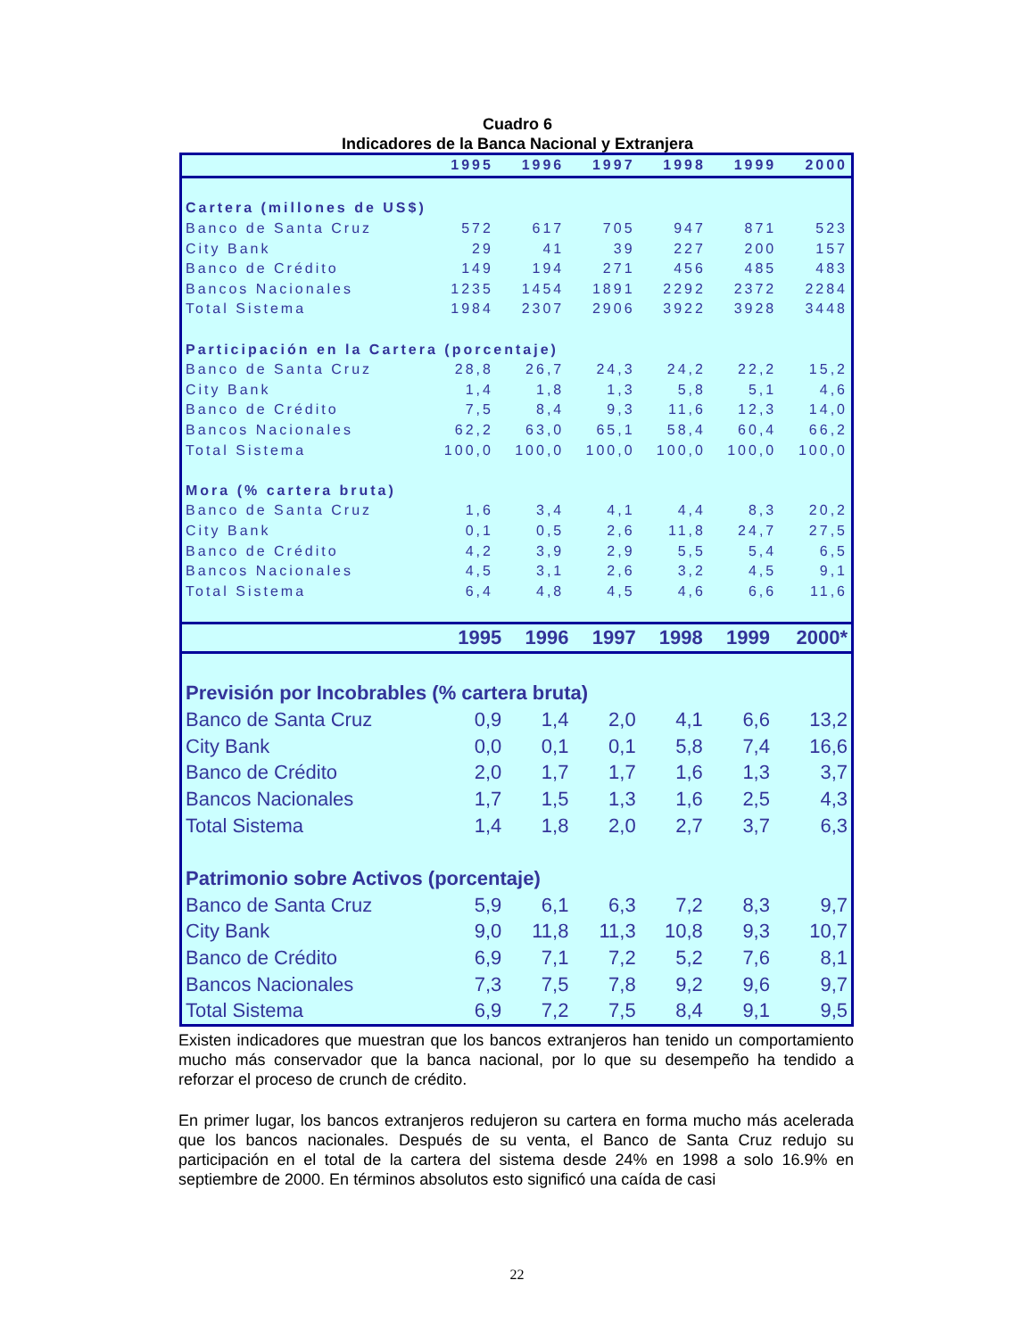Cuadro 6
Indicadores de la Banca Nacional y Extranjera
| | 1995 | 1996 | 1997 | 1998 | 1999 | 2000 |
| --- | --- | --- | --- | --- | --- | --- |
| Cartera (millones de US$) | | | | | | |
| Banco de Santa Cruz | 572 | 617 | 705 | 947 | 871 | 523 |
| City Bank | 29 | 41 | 39 | 227 | 200 | 157 |
| Banco de Crédito | 149 | 194 | 271 | 456 | 485 | 483 |
| Bancos Nacionales | 1235 | 1454 | 1891 | 2292 | 2372 | 2284 |
| Total Sistema | 1984 | 2307 | 2906 | 3922 | 3928 | 3448 |
| Participación en la Cartera (porcentaje) | | | | | | |
| Banco de Santa Cruz | 28,8 | 26,7 | 24,3 | 24,2 | 22,2 | 15,2 |
| City Bank | 1,4 | 1,8 | 1,3 | 5,8 | 5,1 | 4,6 |
| Banco de Crédito | 7,5 | 8,4 | 9,3 | 11,6 | 12,3 | 14,0 |
| Bancos Nacionales | 62,2 | 63,0 | 65,1 | 58,4 | 60,4 | 66,2 |
| Total Sistema | 100,0 | 100,0 | 100,0 | 100,0 | 100,0 | 100,0 |
| Mora (% cartera bruta) | | | | | | |
| Banco de Santa Cruz | 1,6 | 3,4 | 4,1 | 4,4 | 8,3 | 20,2 |
| City Bank | 0,1 | 0,5 | 2,6 | 11,8 | 24,7 | 27,5 |
| Banco de Crédito | 4,2 | 3,9 | 2,9 | 5,5 | 5,4 | 6,5 |
| Bancos Nacionales | 4,5 | 3,1 | 2,6 | 3,2 | 4,5 | 9,1 |
| Total Sistema | 6,4 | 4,8 | 4,5 | 4,6 | 6,6 | 11,6 |
| | 1995 | 1996 | 1997 | 1998 | 1999 | 2000* |
| --- | --- | --- | --- | --- | --- | --- |
| Previsión por Incobrables (% cartera bruta) | | | | | | |
| Banco de Santa Cruz | 0,9 | 1,4 | 2,0 | 4,1 | 6,6 | 13,2 |
| City Bank | 0,0 | 0,1 | 0,1 | 5,8 | 7,4 | 16,6 |
| Banco de Crédito | 2,0 | 1,7 | 1,7 | 1,6 | 1,3 | 3,7 |
| Bancos Nacionales | 1,7 | 1,5 | 1,3 | 1,6 | 2,5 | 4,3 |
| Total Sistema | 1,4 | 1,8 | 2,0 | 2,7 | 3,7 | 6,3 |
| Patrimonio sobre Activos (porcentaje) | | | | | | |
| Banco de Santa Cruz | 5,9 | 6,1 | 6,3 | 7,2 | 8,3 | 9,7 |
| City Bank | 9,0 | 11,8 | 11,3 | 10,8 | 9,3 | 10,7 |
| Banco de Crédito | 6,9 | 7,1 | 7,2 | 5,2 | 7,6 | 8,1 |
| Bancos Nacionales | 7,3 | 7,5 | 7,8 | 9,2 | 9,6 | 9,7 |
| Total Sistema | 6,9 | 7,2 | 7,5 | 8,4 | 9,1 | 9,5 |
Existen indicadores que muestran que los bancos extranjeros han tenido un comportamiento mucho más conservador que la banca nacional, por lo que su desempeño ha tendido a reforzar el proceso de crunch de crédito.
En primer lugar, los bancos extranjeros redujeron su cartera en forma mucho más acelerada que los bancos nacionales. Después de su venta, el Banco de Santa Cruz redujo su participación en el total de la cartera del sistema desde 24% en 1998 a solo 16.9% en septiembre de 2000. En términos absolutos esto significó una caída de casi
22